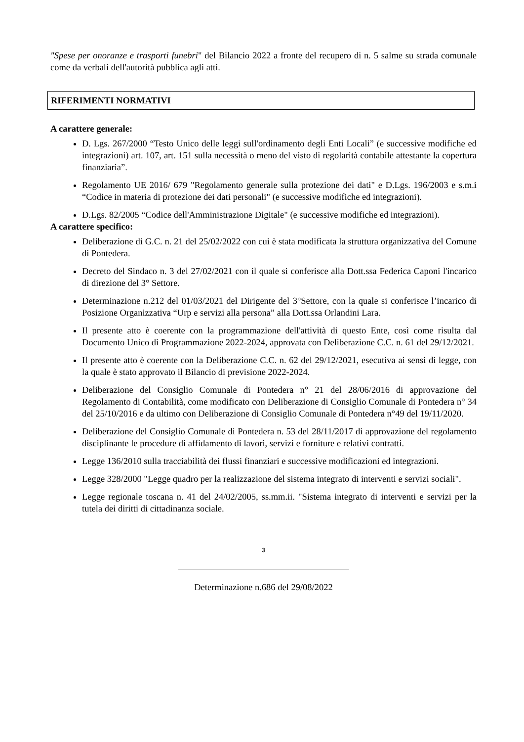"Spese per onoranze e trasporti funebri" del Bilancio 2022 a fronte del recupero di n. 5 salme su strada comunale come da verbali dell'autorità pubblica agli atti.
RIFERIMENTI NORMATIVI
A carattere generale:
D. Lgs. 267/2000 “Testo Unico delle leggi sull'ordinamento degli Enti Locali” (e successive modifiche ed integrazioni) art. 107, art. 151 sulla necessità o meno del visto di regolarità contabile attestante la copertura finanziaria”.
Regolamento UE 2016/ 679 "Regolamento generale sulla protezione dei dati" e D.Lgs. 196/2003 e s.m.i “Codice in materia di protezione dei dati personali" (e successive modifiche ed integrazioni).
D.Lgs. 82/2005 “Codice dell'Amministrazione Digitale" (e successive modifiche ed integrazioni).
A carattere specifico:
Deliberazione di G.C. n. 21 del 25/02/2022 con cui è stata modificata la struttura organizzativa del Comune di Pontedera.
Decreto del Sindaco n. 3 del 27/02/2021 con il quale si conferisce alla Dott.ssa Federica Caponi l'incarico di direzione del 3° Settore.
Determinazione n.212 del 01/03/2021 del Dirigente del 3°Settore, con la quale si conferisce l’incarico di Posizione Organizzativa “Urp e servizi alla persona” alla Dott.ssa Orlandini Lara.
Il presente atto è coerente con la programmazione dell'attività di questo Ente, così come risulta dal Documento Unico di Programmazione 2022-2024, approvata con Deliberazione C.C. n. 61 del 29/12/2021.
Il presente atto è coerente con la Deliberazione C.C. n. 62 del 29/12/2021, esecutiva ai sensi di legge, con la quale è stato approvato il Bilancio di previsione 2022-2024.
Deliberazione del Consiglio Comunale di Pontedera n° 21 del 28/06/2016 di approvazione del Regolamento di Contabilità, come modificato con Deliberazione di Consiglio Comunale di Pontedera n° 34 del 25/10/2016 e da ultimo con Deliberazione di Consiglio Comunale di Pontedera n°49 del 19/11/2020.
Deliberazione del Consiglio Comunale di Pontedera n. 53 del 28/11/2017 di approvazione del regolamento disciplinante le procedure di affidamento di lavori, servizi e forniture e relativi contratti.
Legge 136/2010 sulla tracciabilità dei flussi finanziari e successive modificazioni ed integrazioni.
Legge 328/2000 "Legge quadro per la realizzazione del sistema integrato di interventi e servizi sociali".
Legge regionale toscana n. 41 del 24/02/2005, ss.mm.ii. "Sistema integrato di interventi e servizi per la tutela dei diritti di cittadinanza sociale.
3
Determinazione n.686 del 29/08/2022